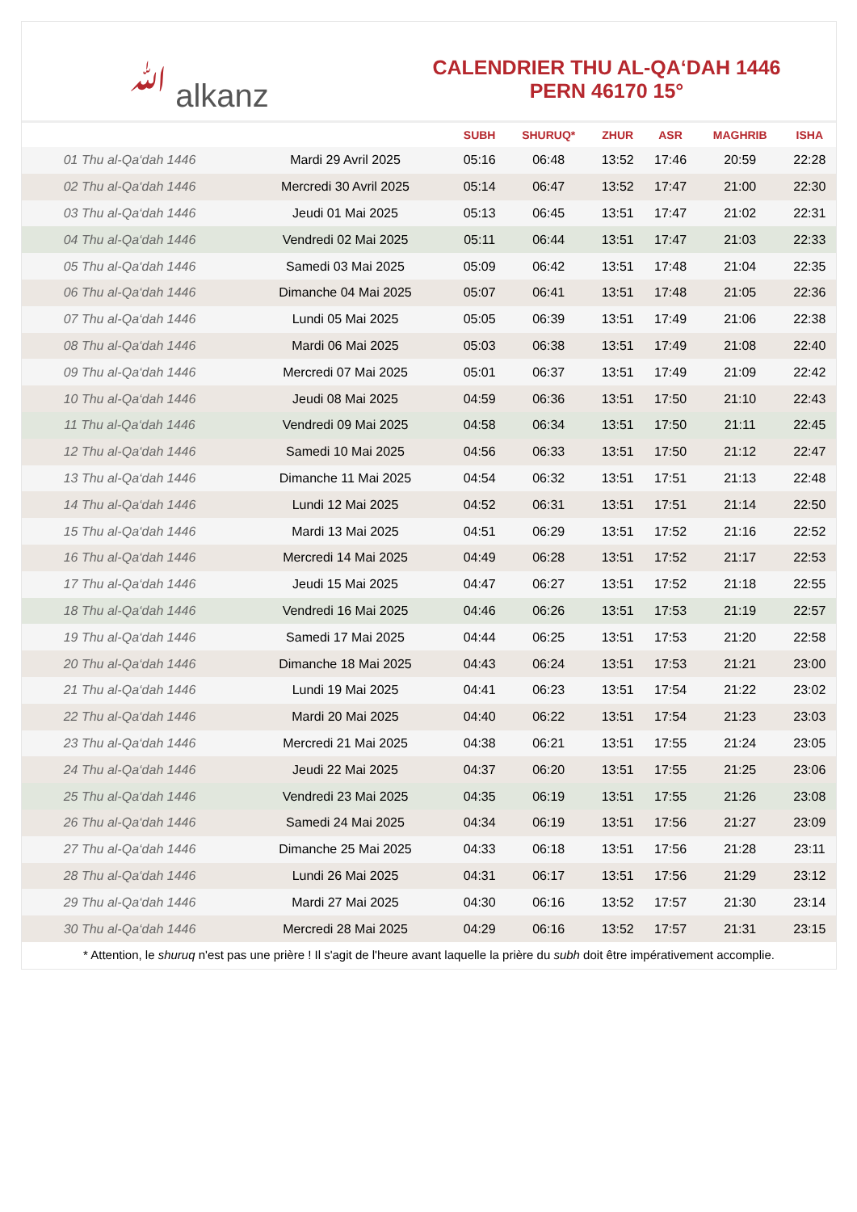ﷲ alkanz
CALENDRIER THU AL-QA‘DAH 1446
PERN 46170 15°
| | | SUBH | SHURUQ* | ZHUR | ASR | MAGHRIB | ISHA |
| --- | --- | --- | --- | --- | --- | --- | --- |
| 01 Thu al-Qa‘dah 1446 | Mardi 29 Avril 2025 | 05:16 | 06:48 | 13:52 | 17:46 | 20:59 | 22:28 |
| 02 Thu al-Qa‘dah 1446 | Mercredi 30 Avril 2025 | 05:14 | 06:47 | 13:52 | 17:47 | 21:00 | 22:30 |
| 03 Thu al-Qa‘dah 1446 | Jeudi 01 Mai 2025 | 05:13 | 06:45 | 13:51 | 17:47 | 21:02 | 22:31 |
| 04 Thu al-Qa‘dah 1446 | Vendredi 02 Mai 2025 | 05:11 | 06:44 | 13:51 | 17:47 | 21:03 | 22:33 |
| 05 Thu al-Qa‘dah 1446 | Samedi 03 Mai 2025 | 05:09 | 06:42 | 13:51 | 17:48 | 21:04 | 22:35 |
| 06 Thu al-Qa‘dah 1446 | Dimanche 04 Mai 2025 | 05:07 | 06:41 | 13:51 | 17:48 | 21:05 | 22:36 |
| 07 Thu al-Qa‘dah 1446 | Lundi 05 Mai 2025 | 05:05 | 06:39 | 13:51 | 17:49 | 21:06 | 22:38 |
| 08 Thu al-Qa‘dah 1446 | Mardi 06 Mai 2025 | 05:03 | 06:38 | 13:51 | 17:49 | 21:08 | 22:40 |
| 09 Thu al-Qa‘dah 1446 | Mercredi 07 Mai 2025 | 05:01 | 06:37 | 13:51 | 17:49 | 21:09 | 22:42 |
| 10 Thu al-Qa‘dah 1446 | Jeudi 08 Mai 2025 | 04:59 | 06:36 | 13:51 | 17:50 | 21:10 | 22:43 |
| 11 Thu al-Qa‘dah 1446 | Vendredi 09 Mai 2025 | 04:58 | 06:34 | 13:51 | 17:50 | 21:11 | 22:45 |
| 12 Thu al-Qa‘dah 1446 | Samedi 10 Mai 2025 | 04:56 | 06:33 | 13:51 | 17:50 | 21:12 | 22:47 |
| 13 Thu al-Qa‘dah 1446 | Dimanche 11 Mai 2025 | 04:54 | 06:32 | 13:51 | 17:51 | 21:13 | 22:48 |
| 14 Thu al-Qa‘dah 1446 | Lundi 12 Mai 2025 | 04:52 | 06:31 | 13:51 | 17:51 | 21:14 | 22:50 |
| 15 Thu al-Qa‘dah 1446 | Mardi 13 Mai 2025 | 04:51 | 06:29 | 13:51 | 17:52 | 21:16 | 22:52 |
| 16 Thu al-Qa‘dah 1446 | Mercredi 14 Mai 2025 | 04:49 | 06:28 | 13:51 | 17:52 | 21:17 | 22:53 |
| 17 Thu al-Qa‘dah 1446 | Jeudi 15 Mai 2025 | 04:47 | 06:27 | 13:51 | 17:52 | 21:18 | 22:55 |
| 18 Thu al-Qa‘dah 1446 | Vendredi 16 Mai 2025 | 04:46 | 06:26 | 13:51 | 17:53 | 21:19 | 22:57 |
| 19 Thu al-Qa‘dah 1446 | Samedi 17 Mai 2025 | 04:44 | 06:25 | 13:51 | 17:53 | 21:20 | 22:58 |
| 20 Thu al-Qa‘dah 1446 | Dimanche 18 Mai 2025 | 04:43 | 06:24 | 13:51 | 17:53 | 21:21 | 23:00 |
| 21 Thu al-Qa‘dah 1446 | Lundi 19 Mai 2025 | 04:41 | 06:23 | 13:51 | 17:54 | 21:22 | 23:02 |
| 22 Thu al-Qa‘dah 1446 | Mardi 20 Mai 2025 | 04:40 | 06:22 | 13:51 | 17:54 | 21:23 | 23:03 |
| 23 Thu al-Qa‘dah 1446 | Mercredi 21 Mai 2025 | 04:38 | 06:21 | 13:51 | 17:55 | 21:24 | 23:05 |
| 24 Thu al-Qa‘dah 1446 | Jeudi 22 Mai 2025 | 04:37 | 06:20 | 13:51 | 17:55 | 21:25 | 23:06 |
| 25 Thu al-Qa‘dah 1446 | Vendredi 23 Mai 2025 | 04:35 | 06:19 | 13:51 | 17:55 | 21:26 | 23:08 |
| 26 Thu al-Qa‘dah 1446 | Samedi 24 Mai 2025 | 04:34 | 06:19 | 13:51 | 17:56 | 21:27 | 23:09 |
| 27 Thu al-Qa‘dah 1446 | Dimanche 25 Mai 2025 | 04:33 | 06:18 | 13:51 | 17:56 | 21:28 | 23:11 |
| 28 Thu al-Qa‘dah 1446 | Lundi 26 Mai 2025 | 04:31 | 06:17 | 13:51 | 17:56 | 21:29 | 23:12 |
| 29 Thu al-Qa‘dah 1446 | Mardi 27 Mai 2025 | 04:30 | 06:16 | 13:52 | 17:57 | 21:30 | 23:14 |
| 30 Thu al-Qa‘dah 1446 | Mercredi 28 Mai 2025 | 04:29 | 06:16 | 13:52 | 17:57 | 21:31 | 23:15 |
* Attention, le shuruq n'est pas une prière ! Il s'agit de l'heure avant laquelle la prière du subh doit être impérativement accomplie.